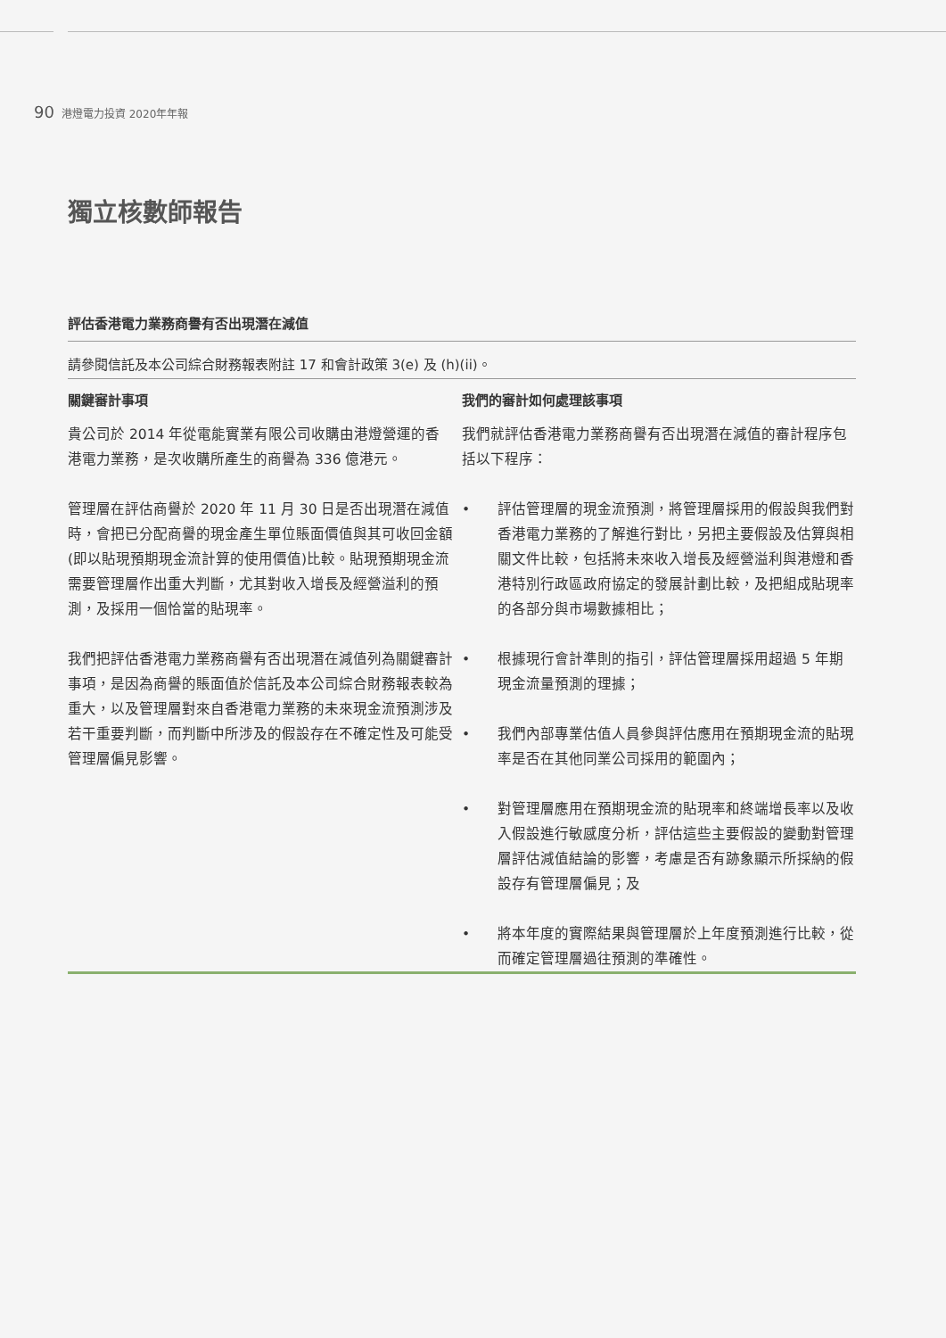90 港燈電力投資 2020年年報
獨立核數師報告
評估香港電力業務商譽有否出現潛在減值
請參閱信託及本公司綜合財務報表附註 17 和會計政策 3(e) 及 (h)(ii)。
| 關鍵審計事項 | 我們的審計如何處理該事項 |
| --- | --- |
| 貴公司於 2014 年從電能實業有限公司收購由港燈營運的香港電力業務，是次收購所產生的商譽為 336 億港元。 管理層在評估商譽於 2020 年 11 月 30 日是否出現潛在減值時，會把已分配商譽的現金產生單位賬面價值與其可收回金額(即以貼現預期現金流計算的使用價值)比較。貼現預期現金流需要管理層作出重大判斷，尤其對收入增長及經營溢利的預測，及採用一個恰當的貼現率。 我們把評估香港電力業務商譽有否出現潛在減值列為關鍵審計事項，是因為商譽的賬面值於信託及本公司綜合財務報表較為重大，以及管理層對來自香港電力業務的未來現金流預測涉及若干重要判斷，而判斷中所涉及的假設存在不確定性及可能受管理層偏見影響。 | 我們就評估香港電力業務商譽有否出現潛在減值的審計程序包括以下程序： • 評估管理層的現金流預測，將管理層採用的假設與我們對香港電力業務的了解進行對比，另把主要假設及估算與相關文件比較，包括將未來收入增長及經營溢利與港燈和香港特別行政區政府協定的發展計劃比較，及把組成貼現率的各部分與市場數據相比； • 根據現行會計準則的指引，評估管理層採用超過 5 年期現金流量預測的理據； • 我們內部專業估值人員參與評估應用在預期現金流的貼現率是否在其他同業公司採用的範圍內； • 對管理層應用在預期現金流的貼現率和終端增長率以及收入假設進行敏感度分析，評估這些主要假設的變動對管理層評估減值結論的影響，考慮是否有跡象顯示所採納的假設存有管理層偏見；及 • 將本年度的實際結果與管理層於上年度預測進行比較，從而確定管理層過往預測的準確性。 |